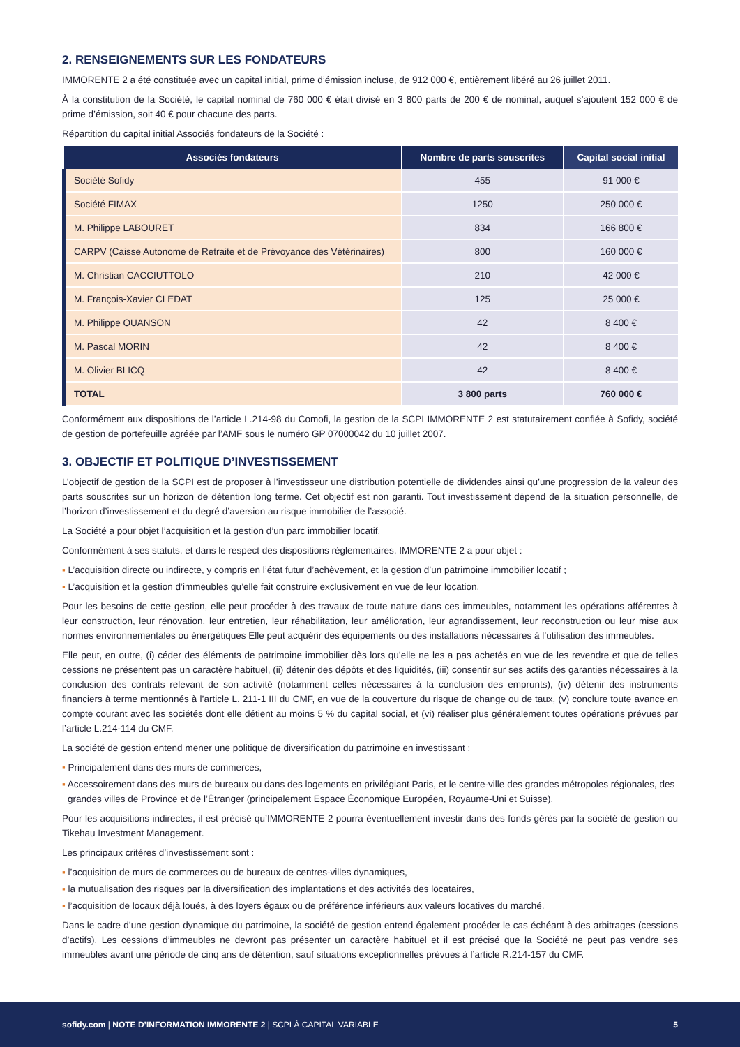2. RENSEIGNEMENTS SUR LES FONDATEURS
IMMORENTE 2 a été constituée avec un capital initial, prime d’émission incluse, de 912 000 €, entièrement libéré au 26 juillet 2011.
À la constitution de la Société, le capital nominal de 760 000 € était divisé en 3 800 parts de 200 € de nominal, auquel s’ajoutent 152 000 € de prime d’émission, soit 40 € pour chacune des parts.
Répartition du capital initial Associés fondateurs de la Société :
| Associés fondateurs | Nombre de parts souscrites | Capital social initial |
| --- | --- | --- |
| Société Sofidy | 455 | 91 000 € |
| Société FIMAX | 1250 | 250 000 € |
| M. Philippe LABOURET | 834 | 166 800 € |
| CARPV (Caisse Autonome de Retraite et de Prévoyance des Vétérinaires) | 800 | 160 000 € |
| M. Christian CACCIUTTOLO | 210 | 42 000 € |
| M. François-Xavier CLEDAT | 125 | 25 000 € |
| M. Philippe OUANSON | 42 | 8 400 € |
| M. Pascal MORIN | 42 | 8 400 € |
| M. Olivier BLICQ | 42 | 8 400 € |
| TOTAL | 3 800 parts | 760 000 € |
Conformément aux dispositions de l’article L.214-98 du Comofi, la gestion de la SCPI IMMORENTE 2 est statutairement confiée à Sofidy, société de gestion de portefeuille agréée par l’AMF sous le numéro GP 07000042 du 10 juillet 2007.
3. OBJECTIF ET POLITIQUE D’INVESTISSEMENT
L’objectif de gestion de la SCPI est de proposer à l’investisseur une distribution potentielle de dividendes ainsi qu’une progression de la valeur des parts souscrites sur un horizon de détention long terme. Cet objectif est non garanti. Tout investissement dépend de la situation personnelle, de l’horizon d’investissement et du degré d’aversion au risque immobilier de l’associé.
La Société a pour objet l’acquisition et la gestion d’un parc immobilier locatif.
Conformément à ses statuts, et dans le respect des dispositions réglementaires, IMMORENTE 2 a pour objet :
▪ L’acquisition directe ou indirecte, y compris en l’état futur d’achèvement, et la gestion d’un patrimoine immobilier locatif ;
▪ L’acquisition et la gestion d’immeubles qu’elle fait construire exclusivement en vue de leur location.
Pour les besoins de cette gestion, elle peut procéder à des travaux de toute nature dans ces immeubles, notamment les opérations afférentes à leur construction, leur rénovation, leur entretien, leur réhabilitation, leur amélioration, leur agrandissement, leur reconstruction ou leur mise aux normes environnementales ou énergétiques Elle peut acquérir des équipements ou des installations nécessaires à l’utilisation des immeubles.
Elle peut, en outre, (i) céder des éléments de patrimoine immobilier dès lors qu’elle ne les a pas achetés en vue de les revendre et que de telles cessions ne présentent pas un caractère habituel, (ii) détenir des dépôts et des liquidités, (iii) consentir sur ses actifs des garanties nécessaires à la conclusion des contrats relevant de son activité (notamment celles nécessaires à la conclusion des emprunts), (iv) détenir des instruments financiers à terme mentionnés à l’article L. 211-1 III du CMF, en vue de la couverture du risque de change ou de taux, (v) conclure toute avance en compte courant avec les sociétés dont elle détient au moins 5 % du capital social, et (vi) réaliser plus généralement toutes opérations prévues par l’article L.214-114 du CMF.
La société de gestion entend mener une politique de diversification du patrimoine en investissant :
▪ Principalement dans des murs de commerces,
▪ Accessoirement dans des murs de bureaux ou dans des logements en privilégiant Paris, et le centre-ville des grandes métropoles régionales, des grandes villes de Province et de l’Étranger (principalement Espace Économique Européen, Royaume-Uni et Suisse).
Pour les acquisitions indirectes, il est précisé qu’IMMORENTE 2 pourra éventuellement investir dans des fonds gérés par la société de gestion ou Tikehau Investment Management.
Les principaux critères d’investissement sont :
▪ l’acquisition de murs de commerces ou de bureaux de centres-villes dynamiques,
▪ la mutualisation des risques par la diversification des implantations et des activités des locataires,
▪ l’acquisition de locaux déjà loués, à des loyers égaux ou de préférence inférieurs aux valeurs locatives du marché.
Dans le cadre d’une gestion dynamique du patrimoine, la société de gestion entend également procéder le cas échéant à des arbitrages (cessions d’actifs). Les cessions d’immeubles ne devront pas présenter un caractère habituel et il est précisé que la Société ne peut pas vendre ses immeubles avant une période de cinq ans de détention, sauf situations exceptionnelles prévues à l’article R.214-157 du CMF.
sofidy.com | NOTE D’INFORMATION IMMORENTE 2 | SCPI À CAPITAL VARIABLE 5